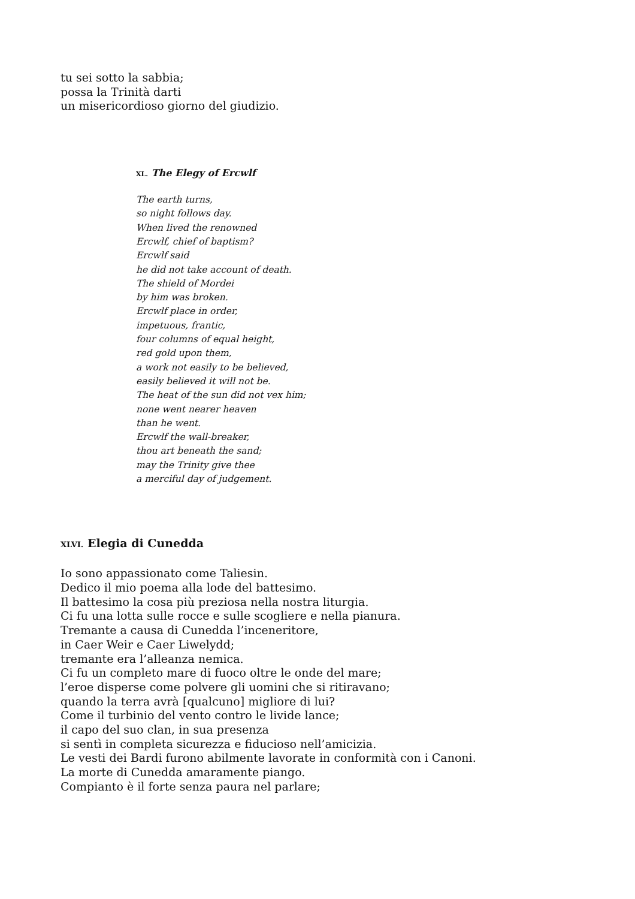tu sei sotto la sabbia;
possa la Trinità darti
un misericordioso giorno del giudizio.
XL. The Elegy of Ercwlf
The earth turns,
so night follows day.
When lived the renowned
Ercwlf, chief of baptism?
Ercwlf said
he did not take account of death.
The shield of Mordei
by him was broken.
Ercwlf place in order,
impetuous, frantic,
four columns of equal height,
red gold upon them,
a work not easily to be believed,
easily believed it will not be.
The heat of the sun did not vex him;
none went nearer heaven
than he went.
Ercwlf the wall-breaker,
thou art beneath the sand;
may the Trinity give thee
a merciful day of judgement.
XLVI. Elegia di Cunedda
Io sono appassionato come Taliesin.
Dedico il mio poema alla lode del battesimo.
Il battesimo la cosa più preziosa nella nostra liturgia.
Ci fu una lotta sulle rocce e sulle scogliere e nella pianura.
Tremante a causa di Cunedda l’inceneritore,
in Caer Weir e Caer Liwelydd;
tremante era l’alleanza nemica.
Ci fu un completo mare di fuoco oltre le onde del mare;
l’eroe disperse come polvere gli uomini che si ritiravano;
quando la terra avrà [qualcuno] migliore di lui?
Come il turbinio del vento contro le livide lance;
il capo del suo clan, in sua presenza
si sentì in completa sicurezza e fiducioso nell’amicizia.
Le vesti dei Bardi furono abilmente lavorate in conformità con i Canoni.
La morte di Cunedda amaramente piango.
Compianto è il forte senza paura nel parlare;